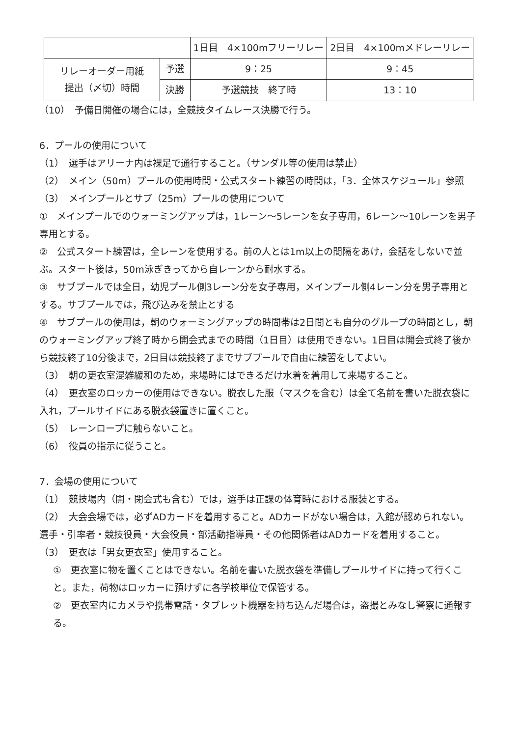| | | 1日目 4×100mフリーリレー | 2日目 4×100mメドレーリレー |
| リレーオーダー用紙 提出（〆切）時間 | 予選 | 9：25 | 9：45 |
| | 決勝 | 予選競技 終了時 | 13：10 |
（10）　予備日開催の場合には，全競技タイムレース決勝で行う。
6．プールの使用について
（1）　選手はアリーナ内は裸足で通行すること。（サンダル等の使用は禁止）
（2）　メイン（50m）プールの使用時間・公式スタート練習の時間は，「3．全体スケジュール」参照
（3）　メインプールとサブ（25m）プールの使用について
①　メインプールでのウォーミングアップは，1レーン～5レーンを女子専用，6レーン～10レーンを男子専用とする。
②　公式スタート練習は，全レーンを使用する。前の人とは1m以上の間隔をあけ，会話をしないで並ぶ。スタート後は，50m泳ぎきってから自レーンから耐水する。
③　サブプールでは全日，幼児プール側3レーン分を女子専用，メインプール側4レーン分を男子専用とする。サブプールでは，飛び込みを禁止とする
④　サブプールの使用は，朝のウォーミングアップの時間帯は2日間とも自分のグループの時間とし，朝のウォーミングアップ終了時から開会式までの時間（1日目）は使用できない。1日目は開会式終了後から競技終了10分後まで，2日目は競技終了までサブプールで自由に練習をしてよい。
（3）　朝の更衣室混雑緩和のため，来場時にはできるだけ水着を着用して来場すること。
（4）　更衣室のロッカーの使用はできない。脱衣した服（マスクを含む）は全て名前を書いた脱衣袋に入れ，プールサイドにある脱衣袋置きに置くこと。
（5）　レーンロープに触らないこと。
（6）　役員の指示に従うこと。
7．会場の使用について
（1）　競技場内（開・閉会式も含む）では，選手は正課の体育時における服装とする。
（2）　大会会場では，必ずADカードを着用すること。ADカードがない場合は，入館が認められない。選手・引率者・競技役員・大会役員・部活動指導員・その他関係者はADカードを着用すること。
（3）　更衣は「男女更衣室」使用すること。
①　更衣室に物を置くことはできない。名前を書いた脱衣袋を準備しプールサイドに持って行くこと。また，荷物はロッカーに預けずに各学校単位で保管する。
②　更衣室内にカメラや携帯電話・タブレット機器を持ち込んだ場合は，盗撮とみなし警察に通報する。